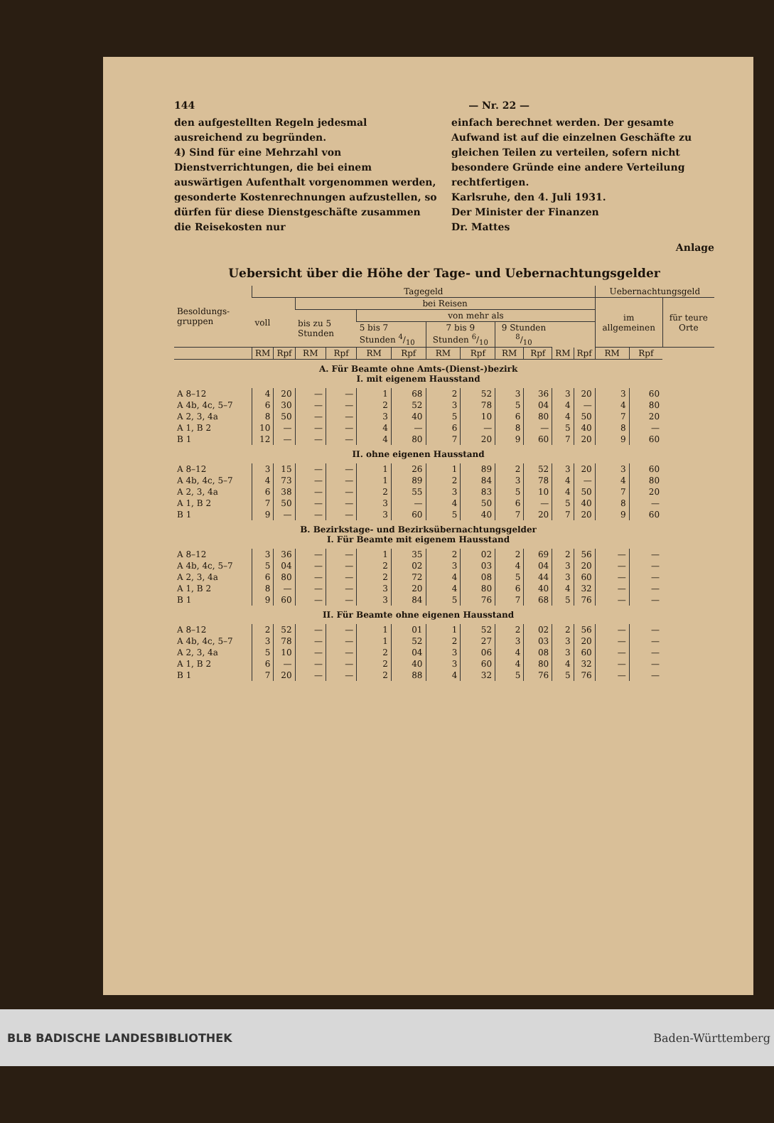144 — Nr. 22 —
den aufgestellten Regeln jedesmal ausreichend zu begründen.
4) Sind für eine Mehrzahl von Dienstverrichtungen, die bei einem auswärtigen Aufenthalt vorgenommen werden, gesonderte Kostenrechnungen aufzustellen, so dürfen für diese Dienstgeschäfte zusammen die Reisekosten nur
einfach berechnet werden. Der gesamte Aufwand ist auf die einzelnen Geschäfte zu gleichen Teilen zu verteilen, sofern nicht besondere Gründe eine andere Verteilung rechtfertigen.
Karlsruhe, den 4. Juli 1931.
Der Minister der Finanzen
Dr. Mattes
Anlage
Uebersicht über die Höhe der Tage- und Uebernachtungsgelder
| Besoldungs-gruppen | Tagegeld | | | | | | | | | | | | Uebernachtungsgeld | | |
| --- | --- | --- | --- | --- | --- | --- | --- | --- | --- | --- | --- | --- | --- | --- | --- |
| | voll | | bei Reisen | | | | | | | | | | im allgemeinen | | für teure Orte |
| | | | bis zu 5 Stunden | | von mehr als | | | | | | | | | | |
| | | | | | 5 bis 7 Stunden 4/10 | | 7 bis 9 Stunden 6/10 | | 9 Stunden 8/10 | | | | | | |
| | RM | Rpf | RM | Rpf | RM | Rpf | RM | Rpf | RM | Rpf | RM | Rpf | RM | Rpf | |
| A. Für Beamte ohne Amts-(Dienst-)bezirk I. mit eigenem Hausstand | | | | | | | | | | | | | | | |
| A 8–12 | 4 | 20 | — | — | 1 | 68 | 2 | 52 | 3 | 36 | 3 | 20 | 3 | 60 | |
| A 4b, 4c, 5–7 | 6 | 30 | — | — | 2 | 52 | 3 | 78 | 5 | 04 | 4 | — | 4 | 80 | |
| A 2, 3, 4a | 8 | 50 | — | — | 3 | 40 | 5 | 10 | 6 | 80 | 4 | 50 | 7 | 20 | |
| A 1, B 2 | 10 | — | — | — | 4 | — | 6 | — | 8 | — | 5 | 40 | 8 | — | |
| B 1 | 12 | — | — | — | 4 | 80 | 7 | 20 | 9 | 60 | 7 | 20 | 9 | 60 | |
| II. ohne eigenen Hausstand | | | | | | | | | | | | | | | |
| A 8–12 | 3 | 15 | — | — | 1 | 26 | 1 | 89 | 2 | 52 | 3 | 20 | 3 | 60 | |
| A 4b, 4c, 5–7 | 4 | 73 | — | — | 1 | 89 | 2 | 84 | 3 | 78 | 4 | — | 4 | 80 | |
| A 2, 3, 4a | 6 | 38 | — | — | 2 | 55 | 3 | 83 | 5 | 10 | 4 | 50 | 7 | 20 | |
| A 1, B 2 | 7 | 50 | — | — | 3 | — | 4 | 50 | 6 | — | 5 | 40 | 8 | — | |
| B 1 | 9 | — | — | — | 3 | 60 | 5 | 40 | 7 | 20 | 7 | 20 | 9 | 60 | |
| B. Bezirkstage- und Bezirksübernachtungsgelder I. Für Beamte mit eigenem Hausstand | | | | | | | | | | | | | | | |
| A 8–12 | 3 | 36 | — | — | 1 | 35 | 2 | 02 | 2 | 69 | 2 | 56 | — | — | |
| A 4b, 4c, 5–7 | 5 | 04 | — | — | 2 | 02 | 3 | 03 | 4 | 04 | 3 | 20 | — | — | |
| A 2, 3, 4a | 6 | 80 | — | — | 2 | 72 | 4 | 08 | 5 | 44 | 3 | 60 | — | — | |
| A 1, B 2 | 8 | — | — | — | 3 | 20 | 4 | 80 | 6 | 40 | 4 | 32 | — | — | |
| B 1 | 9 | 60 | — | — | 3 | 84 | 5 | 76 | 7 | 68 | 5 | 76 | — | — | |
| II. Für Beamte ohne eigenen Hausstand | | | | | | | | | | | | | | | |
| A 8–12 | 2 | 52 | — | — | 1 | 01 | 1 | 52 | 2 | 02 | 2 | 56 | — | — | |
| A 4b, 4c, 5–7 | 3 | 78 | — | — | 1 | 52 | 2 | 27 | 3 | 03 | 3 | 20 | — | — | |
| A 2, 3, 4a | 5 | 10 | — | — | 2 | 04 | 3 | 06 | 4 | 08 | 3 | 60 | — | — | |
| A 1, B 2 | 6 | — | — | — | 2 | 40 | 3 | 60 | 4 | 80 | 4 | 32 | — | — | |
| B 1 | 7 | 20 | — | — | 2 | 88 | 4 | 32 | 5 | 76 | 5 | 76 | — | — | |
BLB BADISCHE LANDESBIBLIOTHEK Baden-Württemberg